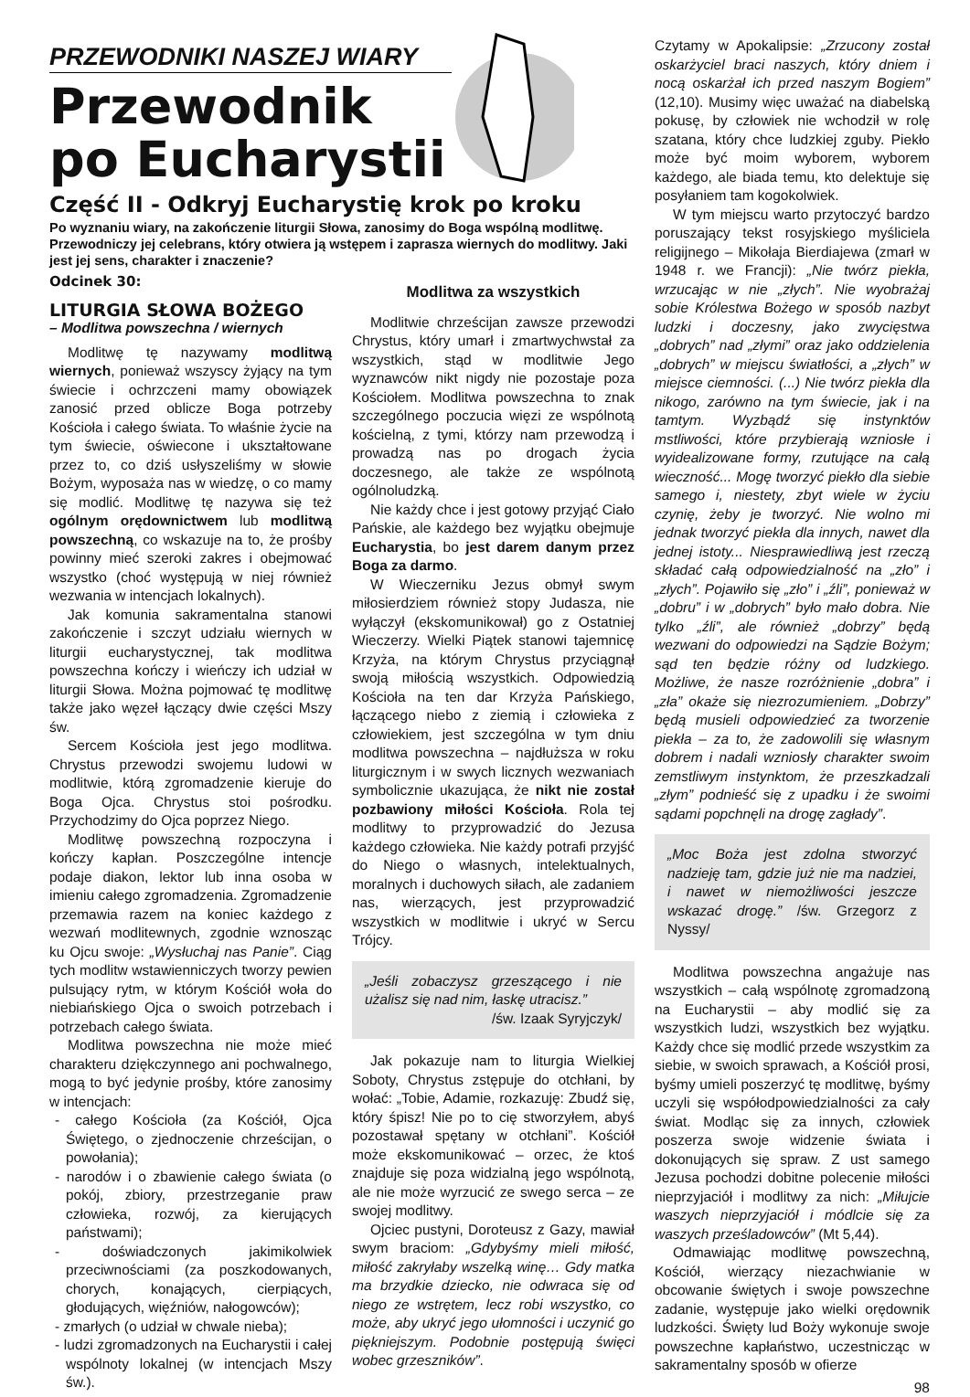PRZEWODNIKI NASZEJ WIARY
Przewodnik
po Eucharystii
Część II - Odkryj Eucharystię krok po kroku
Po wyznaniu wiary, na zakończenie liturgii Słowa, zanosimy do Boga wspólną modlitwę. Przewodniczy jej celebrans, który otwiera ją wstępem i zaprasza wiernych do modlitwy. Jaki jest jej sens, charakter i znaczenie?
Odcinek 30:
LITURGIA SŁOWA BOŻEGO
– Modlitwa powszechna / wiernych
Modlitwę tę nazywamy modlitwą wiernych, ponieważ wszyscy żyjący na tym świecie i ochrzczeni mamy obowiązek zanosić przed oblicze Boga potrzeby Kościoła i całego świata. To właśnie życie na tym świecie, oświecone i ukształtowane przez to, co dziś usłyszeliśmy w słowie Bożym, wyposaża nas w wiedzę, o co mamy się modlić. Modlitwę tę nazywa się też ogólnym orędownictwem lub modlitwą powszechną, co wskazuje na to, że prośby powinny mieć szeroki zakres i obejmować wszystko (choć występują w niej również wezwania w intencjach lokalnych).
Jak komunia sakramentalna stanowi zakończenie i szczyt udziału wiernych w liturgii eucharystycznej, tak modlitwa powszechna kończy i wieńczy ich udział w liturgii Słowa. Można pojmować tę modlitwę także jako węzeł łączący dwie części Mszy św.
Sercem Kościoła jest jego modlitwa. Chrystus przewodzi swojemu ludowi w modlitwie, którą zgromadzenie kieruje do Boga Ojca. Chrystus stoi pośrodku. Przychodzimy do Ojca poprzez Niego.
Modlitwę powszechną rozpoczyna i kończy kapłan. Poszczególne intencje podaje diakon, lektor lub inna osoba w imieniu całego zgromadzenia. Zgromadzenie przemawia razem na koniec każdego z wezwań modlitewnych, zgodnie wznosząc ku Ojcu swoje: „Wysłuchaj nas Panie”. Ciąg tych modlitw wstawienniczych tworzy pewien pulsujący rytm, w którym Kościół woła do niebiańskiego Ojca o swoich potrzebach i potrzebach całego świata.
Modlitwa powszechna nie może mieć charakteru dziękczynnego ani pochwalnego, mogą to być jedynie prośby, które zanosimy w intencjach:
- całego Kościoła (za Kościół, Ojca Świętego, o zjednoczenie chrześcijan, o powołania);
- narodów i o zbawienie całego świata (o pokój, zbiory, przestrzeganie praw człowieka, rozwój, za kierujących państwami);
- doświadczonych jakimikolwiek przeciwnościami (za poszkodowanych, chorych, konających, cierpiących, głodujących, więźniów, nałogowców);
- zmarłych (o udział w chwale nieba);
- ludzi zgromadzonych na Eucharystii i całej wspólnoty lokalnej (w intencjach Mszy św.).
Modlitwa za wszystkich
Modlitwie chrześcijan zawsze przewodzi Chrystus, który umarł i zmartwychwstał za wszystkich, stąd w modlitwie Jego wyznawców nikt nigdy nie pozostaje poza Kościołem. Modlitwa powszechna to znak szczególnego poczucia więzi ze wspólnotą kościelną, z tymi, którzy nam przewodzą i prowadzą nas po drogach życia doczesnego, ale także ze wspólnotą ogólnoludzką.
Nie każdy chce i jest gotowy przyjąć Ciało Pańskie, ale każdego bez wyjątku obejmuje Eucharystia, bo jest darem danym przez Boga za darmo.
W Wieczerniku Jezus obmył swym miłosierdziem również stopy Judasza, nie wyłączył (ekskomunikował) go z Ostatniej Wieczerzy. Wielki Piątek stanowi tajemnicę Krzyża, na którym Chrystus przyciągnął swoją miłością wszystkich. Odpowiedzią Kościoła na ten dar Krzyża Pańskiego, łączącego niebo z ziemią i człowieka z człowiekiem, jest szczególna w tym dniu modlitwa powszechna – najdłuższa w roku liturgicznym i w swych licznych wezwaniach symbolicznie ukazująca, że nikt nie został pozbawiony miłości Kościoła. Rola tej modlitwy to przyprowadzić do Jezusa każdego człowieka. Nie każdy potrafi przyjść do Niego o własnych, intelektualnych, moralnych i duchowych siłach, ale zadaniem nas, wierzących, jest przyprowadzić wszystkich w modlitwie i ukryć w Sercu Trójcy.
„Jeśli zobaczysz grzeszącego i nie użalisz się nad nim, łaskę utracisz.”
/św. Izaak Syryjczyk/
Jak pokazuje nam to liturgia Wielkiej Soboty, Chrystus zstępuje do otchłani, by wołać: „Tobie, Adamie, rozkazuję: Zbudź się, który śpisz! Nie po to cię stworzyłem, abyś pozostawał spętany w otchłani”. Kościół może ekskomunikować – orzec, że ktoś znajduje się poza widzialną jego wspólnotą, ale nie może wyrzucić ze swego serca – ze swojej modlitwy.
Ojciec pustyni, Doroteusz z Gazy, mawiał swym braciom: „Gdybyśmy mieli miłość, miłość zakryłaby wszelką winę… Gdy matka ma brzydkie dziecko, nie odwraca się od niego ze wstrętem, lecz robi wszystko, co może, aby ukryć jego ułomności i uczynić go piękniejszym. Podobnie postępują święci wobec grzeszników”.
Czytamy w Apokalipsie: „Zrzucony został oskarżyciel braci naszych, który dniem i nocą oskarżał ich przed naszym Bogiem” (12,10). Musimy więc uważać na diabelską pokusę, by człowiek nie wchodził w rolę szatana, który chce ludzkiej zguby. Piekło może być moim wyborem, wyborem każdego, ale biada temu, kto delektuje się posyłaniem tam kogokolwiek.
W tym miejscu warto przytoczyć bardzo poruszający tekst rosyjskiego myśliciela religijnego – Mikołaja Bierdiajewa (zmarł w 1948 r. we Francji): „Nie twórz piekła, wrzucając w nie „złych”. Nie wyobrażaj sobie Królestwa Bożego w sposób nazbyt ludzki i doczesny, jako zwycięstwa „dobrych” nad „złymi” oraz jako oddzielenia „dobrych” w miejscu światłości, a „złych” w miejsce ciemności. (...) Nie twórz piekła dla nikogo, zarówno na tym świecie, jak i na tamtym. Wyzbądź się instynktów mstliwości, które przybierają wzniosłe i wyidealizowane formy, rzutujące na całą wieczność... Mogę tworzyć piekło dla siebie samego i, niestety, zbyt wiele w życiu czynię, żeby je tworzyć. Nie wolno mi jednak tworzyć piekła dla innych, nawet dla jednej istoty... Niesprawiedliwą jest rzeczą składać całą odpowiedzialność na „zło” i „złych”. Pojawiło się „zło” i „źli”, ponieważ w „dobru” i w „dobrych” było mało dobra. Nie tylko „źli”, ale również „dobrzy” będą wezwani do odpowiedzi na Sądzie Bożym; sąd ten będzie różny od ludzkiego. Możliwe, że nasze rozróżnienie „dobra” i „zła” okaże się niezrozumieniem. „Dobrzy” będą musieli odpowiedzieć za tworzenie piekła – za to, że zadowolili się własnym dobrem i nadali wzniosły charakter swoim zemstliwym instynktom, że przeszkadzali „złym” podnieść się z upadku i że swoimi sądami popchnęli na drogę zagłady”.
„Moc Boża jest zdolna stworzyć nadzieję tam, gdzie już nie ma nadziei, i nawet w niemożliwości jeszcze wskazać drogę.” /św. Grzegorz z Nyssy/
Modlitwa powszechna angażuje nas wszystkich – całą wspólnotę zgromadzoną na Eucharystii – aby modlić się za wszystkich ludzi, wszystkich bez wyjątku. Każdy chce się modlić przede wszystkim za siebie, w swoich sprawach, a Kościół prosi, byśmy umieli poszerzyć tę modlitwę, byśmy uczyli się współodpowiedzialności za cały świat. Modląc się za innych, człowiek poszerza swoje widzenie świata i dokonujących się spraw. Z ust samego Jezusa pochodzi dobitne polecenie miłości nieprzyjaciół i modlitwy za nich: „Miłujcie waszych nieprzyjaciół i módlcie się za waszych prześladowców” (Mt 5,44).
Odmawiając modlitwę powszechną, Kościół, wierzący niezachwianie w obcowanie świętych i swoje powszechne zadanie, występuje jako wielki orędownik ludzkości. Święty lud Boży wykonuje swoje powszechne kapłaństwo, uczestnicząc w sakramentalny sposób w ofierze
98